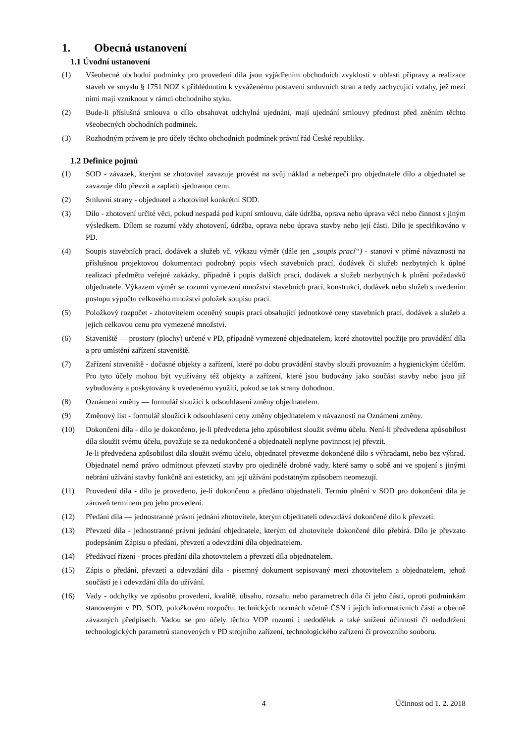1. Obecná ustanovení
1.1 Úvodní ustanovení
(1) Všeobecné obchodní podmínky pro provedení díla jsou vyjádřením obchodních zvyklostí v oblasti přípravy a realizace staveb ve smyslu § 1751 NOZ s přihlédnutím k vyváženému postavení smluvních stran a tedy zachycující vztahy, jež mezi nimi mají vzniknout v rámci obchodního styku.
(2) Bude-li příslušná smlouva o dílo obsahovat odchylná ujednání, mají ujednání smlouvy přednost před zněním těchto všeobecných obchodních podmínek.
(3) Rozhodným právem je pro účely těchto obchodních podmínek právní řád České republiky.
1.2 Definice pojmů
(1) SOD - závazek, kterým se zhotovitel zavazuje provést na svůj náklad a nebezpečí pro objednatele dílo a objednatel se zavazuje dílo převzít a zaplatit sjednanou cenu.
(2) Smluvní strany - objednatel a zhotovitel konkrétní SOD.
(3) Dílo - zhotovení určité věci, pokud nespadá pod kupní smlouvu, dále údržba, oprava nebo úprava věci nebo činnost s jiným výsledkem. Dílem se rozumí vždy zhotovení, údržba, oprava nebo úprava stavby nebo její části. Dílo je specifikováno v PD.
(4) Soupis stavebních prací, dodávek a služeb vč. výkazu výměr (dále jen „soupis prací“) - stanoví v přímé návaznosti na příslušnou projektovou dokumentaci podrobný popis všech stavebních prací, dodávek či služeb nezbytných k úplné realizaci předmětu veřejné zakázky, případně i popis dalších prací, dodávek a služeb nezbytných k plnění požadavků objednatele. Výkazem výměr se rozumí vymezení množství stavebních prací, konstrukcí, dodávek nebo služeb s uvedením postupu výpočtu celkového množství položek soupisu prací.
(5) Položkový rozpočet - zhotovitelem oceněný soupis prací obsahující jednotkové ceny stavebních prací, dodávek a služeb a jejich celkovou cenu pro vymezené množství.
(6) Staveniště — prostory (plochy) určené v PD, případně vymezené objednatelem, které zhotovitel použije pro provádění díla a pro umístění zařízení staveniště.
(7) Zařízení staveniště - dočasné objekty a zařízení, které po dobu provádění stavby slouží provozním a hygienickým účelům. Pro tyto účely mohou být využívány též objekty a zařízení, které jsou budovány jako součást stavby nebo jsou již vybudovány a poskytovány k uvedenému využití, pokud se tak strany dohodnou.
(8) Oznámení změny — formulář sloužící k odsouhlasení změny objednatelem.
(9) Změnový list - formulář sloužící k odsouhlasení ceny změny objednatelem v návaznosti na Oznámení změny.
(10) Dokončení díla - dílo je dokončeno, je-li předvedena jeho způsobilost sloužit svému účelu. Není-li předvedena způsobilost díla sloužit svému účelu, považuje se za nedokončené a objednateli neplyne povinnost jej převzít.
Je-li předvedena způsobilost díla sloužit svému účelu, objednatel převezme dokončené dílo s výhradami, nebo bez výhrad. Objednatel nemá právo odmítnout převzetí stavby pro ojedinělé drobné vady, které samy o sobě ani ve spojení s jinými nebrání užívání stavby funkčně ani esteticky, ani její užívání podstatným způsobem neomezují.
(11) Provedení díla - dílo je provedeno, je-li dokončeno a předáno objednateli. Termín plnění v SOD pro dokončení díla je zároveň termínem pro jeho provedení.
(12) Předání díla — jednostranné právní jednání zhotovitele, kterým objednateli odevzdává dokončené dílo k převzetí.
(13) Převzetí díla - jednostranné právní jednání objednatele, kterým od zhotovitele dokončené dílo přebírá. Dílo je převzato podepsáním Zápisu o předání, převzetí a odevzdání díla objednatelem.
(14) Předávací řízení - proces předání díla zhotovitelem a převzetí díla objednatelem.
(15) Zápis o předání, převzetí a odevzdání díla - písemný dokument sepisovaný mezi zhotovitelem a objednatelem, jehož součástí je i odevzdání díla do užívání.
(16) Vady - odchylky ve způsobu provedení, kvalitě, obsahu, rozsahu nebo parametrech díla či jeho části, oproti podmínkám stanoveným v PD, SOD, položkovém rozpočtu, technických normách včetně ČSN i jejich informativních částí a obecně závazných předpisech. Vadou se pro účely těchto VOP rozumí i nedodělek a také snížení účinnosti či nedodržení technologických parametrů stanovených v PD strojního zařízení, technologického zařízení či provozního souboru.
4 Účinnost od 1. 2. 2018